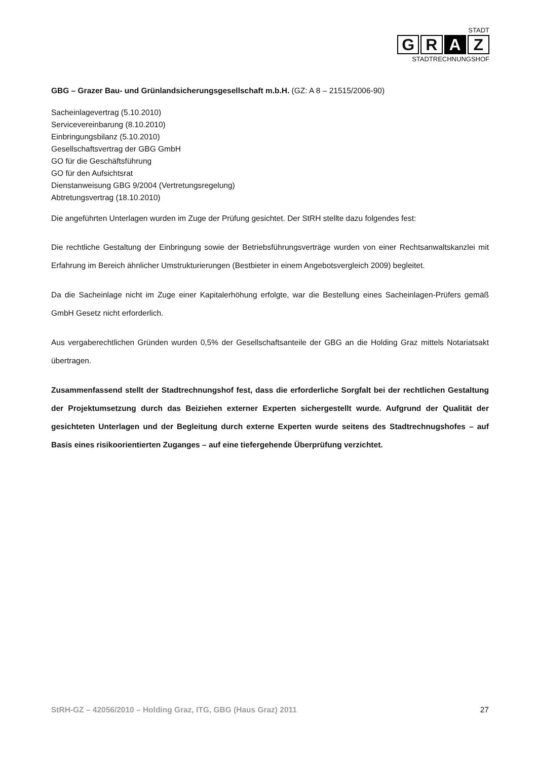STADT
G R A Z
STADTRECHNUNGSHOF
GBG – Grazer Bau- und Grünlandsicherungsgesellschaft m.b.H. (GZ: A 8 – 21515/2006-90)
Sacheinlagevertrag (5.10.2010)
Servicevereinbarung (8.10.2010)
Einbringungsbilanz (5.10.2010)
Gesellschaftsvertrag der GBG GmbH
GO für die Geschäftsführung
GO für den Aufsichtsrat
Dienstanweisung GBG 9/2004 (Vertretungsregelung)
Abtretungsvertrag (18.10.2010)
Die angeführten Unterlagen wurden im Zuge der Prüfung gesichtet. Der StRH stellte dazu folgendes fest:
Die rechtliche Gestaltung der Einbringung sowie der Betriebsführungsverträge wurden von einer Rechtsanwaltskanzlei mit Erfahrung im Bereich ähnlicher Umstrukturierungen (Bestbieter in einem Angebotsvergleich 2009) begleitet.
Da die Sacheinlage nicht im Zuge einer Kapitalerhöhung erfolgte, war die Bestellung eines Sacheinlagen-Prüfers gemäß GmbH Gesetz nicht erforderlich.
Aus vergaberechtlichen Gründen wurden 0,5% der Gesellschaftsanteile der GBG an die Holding Graz mittels Notariatsakt übertragen.
Zusammenfassend stellt der Stadtrechnungshof fest, dass die erforderliche Sorgfalt bei der rechtlichen Gestaltung der Projektumsetzung durch das Beiziehen externer Experten sichergestellt wurde. Aufgrund der Qualität der gesichteten Unterlagen und der Begleitung durch externe Experten wurde seitens des Stadtrechnugshofes – auf Basis eines risikoorientierten Zuganges – auf eine tiefergehende Überprüfung verzichtet.
StRH-GZ – 42056/2010 – Holding Graz, ITG, GBG (Haus Graz) 2011 27